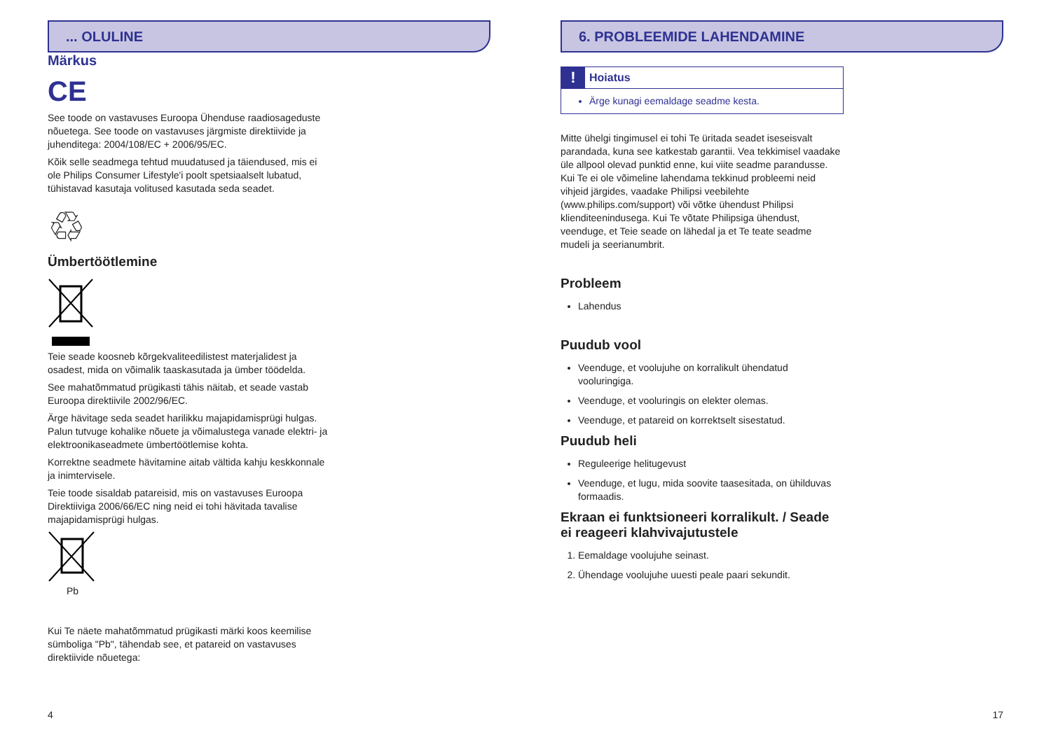... OLULINE
Märkus
CE
See toode on vastavuses Euroopa Ühenduse raadiosageduste nõuetega. See toode on vastavuses järgmiste direktiivide ja juhenditega: 2004/108/EC + 2006/95/EC.
Kõik selle seadmega tehtud muudatused ja täiendused, mis ei ole Philips Consumer Lifestyle'i poolt spetsiaalselt lubatud, tühistavad kasutaja volitused kasutada seda seadet.
♲
Ümbertöötlemine
Teie seade koosneb kõrgekvaliteedilistest materjalidest ja osadest, mida on võimalik taaskasutada ja ümber töödelda.
See mahatõmmatud prügikasti tähis näitab, et seade vastab Euroopa direktiivile 2002/96/EC.
Ärge hävitage seda seadet harilikku majapidamisprügi hulgas. Palun tutvuge kohalike nõuete ja võimalustega vanade elektri- ja elektroonikaseadmete ümbertöötlemise kohta.
Korrektne seadmete hävitamine aitab vältida kahju keskkonnale ja inimtervisele.
Teie toode sisaldab patareisid, mis on vastavuses Euroopa Direktiiviga 2006/66/EC ning neid ei tohi hävitada tavalise majapidamisprügi hulgas.
Pb
Kui Te näete mahatõmmatud prügikasti märki koos keemilise sümboliga "Pb", tähendab see, et patareid on vastavuses direktiivide nõuetega:
4
6. PROBLEEMIDE LAHENDAMINE
! Hoiatus
Ärge kunagi eemaldage seadme kesta.
Mitte ühelgi tingimusel ei tohi Te üritada seadet iseseisvalt parandada, kuna see katkestab garantii. Vea tekkimisel vaadake üle allpool olevad punktid enne, kui viite seadme parandusse. Kui Te ei ole võimeline lahendama tekkinud probleemi neid vihjeid järgides, vaadake Philipsi veebilehte (www.philips.com/support) või võtke ühendust Philipsi klienditeenindusega. Kui Te võtate Philipsiga ühendust, veenduge, et Teie seade on lähedal ja et Te teate seadme mudeli ja seerianumbrit.
Probleem
Lahendus
Puudub vool
Veenduge, et voolujuhe on korralikult ühendatud vooluringiga.
Veenduge, et vooluringis on elekter olemas.
Veenduge, et patareid on korrektselt sisestatud.
Puudub heli
Reguleerige helitugevust
Veenduge, et lugu, mida soovite taasesitada, on ühilduvas formaadis.
Ekraan ei funktsioneeri korralikult. / Seade ei reageeri klahvivajutustele
1. Eemaldage voolujuhe seinast.
2. Ühendage voolujuhe uuesti peale paari sekundit.
17